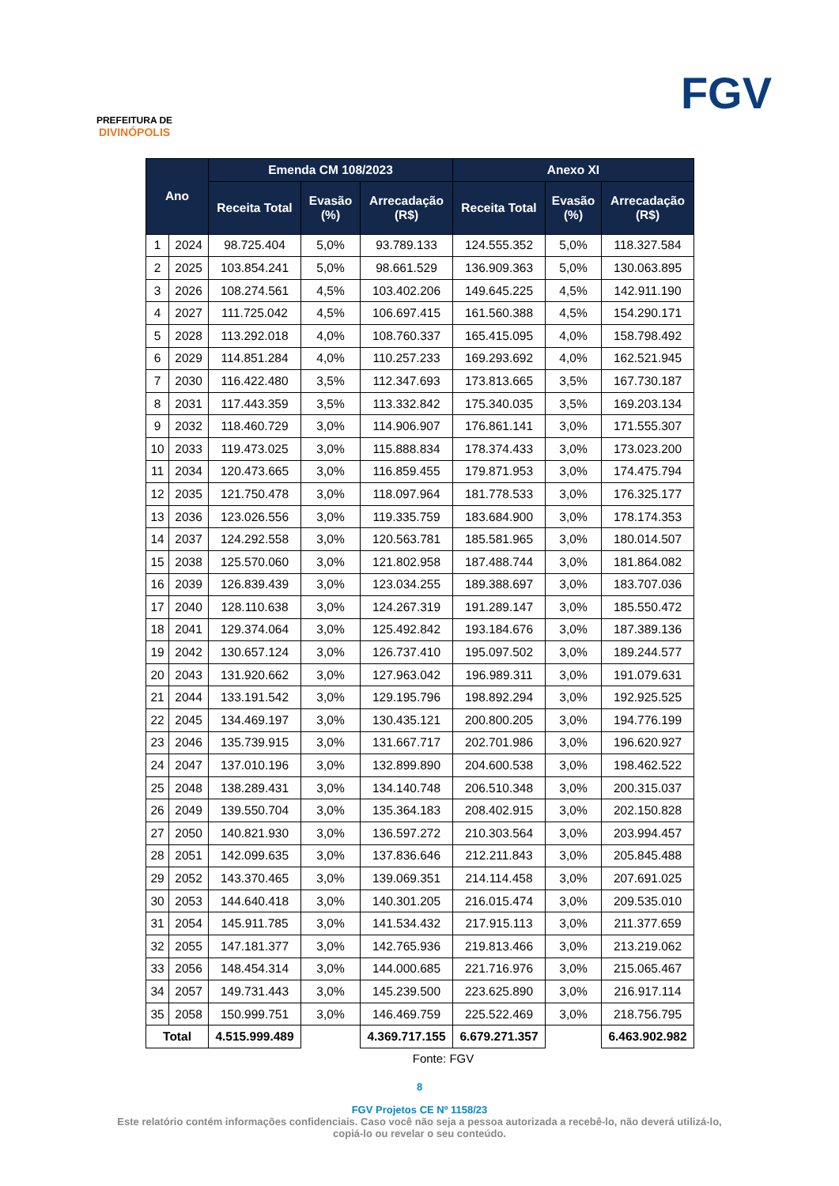PREFEITURA DE
DIVINÓPOLIS
FGV
| Ano | | Emenda CM 108/2023 | | | Anexo XI | | |
| --- | --- | --- | --- | --- | --- | --- | --- |
| | | Receita Total | Evasão (%) | Arrecadação (R$) | Receita Total | Evasão (%) | Arrecadação (R$) |
| 1 | 2024 | 98.725.404 | 5,0% | 93.789.133 | 124.555.352 | 5,0% | 118.327.584 |
| 2 | 2025 | 103.854.241 | 5,0% | 98.661.529 | 136.909.363 | 5,0% | 130.063.895 |
| 3 | 2026 | 108.274.561 | 4,5% | 103.402.206 | 149.645.225 | 4,5% | 142.911.190 |
| 4 | 2027 | 111.725.042 | 4,5% | 106.697.415 | 161.560.388 | 4,5% | 154.290.171 |
| 5 | 2028 | 113.292.018 | 4,0% | 108.760.337 | 165.415.095 | 4,0% | 158.798.492 |
| 6 | 2029 | 114.851.284 | 4,0% | 110.257.233 | 169.293.692 | 4,0% | 162.521.945 |
| 7 | 2030 | 116.422.480 | 3,5% | 112.347.693 | 173.813.665 | 3,5% | 167.730.187 |
| 8 | 2031 | 117.443.359 | 3,5% | 113.332.842 | 175.340.035 | 3,5% | 169.203.134 |
| 9 | 2032 | 118.460.729 | 3,0% | 114.906.907 | 176.861.141 | 3,0% | 171.555.307 |
| 10 | 2033 | 119.473.025 | 3,0% | 115.888.834 | 178.374.433 | 3,0% | 173.023.200 |
| 11 | 2034 | 120.473.665 | 3,0% | 116.859.455 | 179.871.953 | 3,0% | 174.475.794 |
| 12 | 2035 | 121.750.478 | 3,0% | 118.097.964 | 181.778.533 | 3,0% | 176.325.177 |
| 13 | 2036 | 123.026.556 | 3,0% | 119.335.759 | 183.684.900 | 3,0% | 178.174.353 |
| 14 | 2037 | 124.292.558 | 3,0% | 120.563.781 | 185.581.965 | 3,0% | 180.014.507 |
| 15 | 2038 | 125.570.060 | 3,0% | 121.802.958 | 187.488.744 | 3,0% | 181.864.082 |
| 16 | 2039 | 126.839.439 | 3,0% | 123.034.255 | 189.388.697 | 3,0% | 183.707.036 |
| 17 | 2040 | 128.110.638 | 3,0% | 124.267.319 | 191.289.147 | 3,0% | 185.550.472 |
| 18 | 2041 | 129.374.064 | 3,0% | 125.492.842 | 193.184.676 | 3,0% | 187.389.136 |
| 19 | 2042 | 130.657.124 | 3,0% | 126.737.410 | 195.097.502 | 3,0% | 189.244.577 |
| 20 | 2043 | 131.920.662 | 3,0% | 127.963.042 | 196.989.311 | 3,0% | 191.079.631 |
| 21 | 2044 | 133.191.542 | 3,0% | 129.195.796 | 198.892.294 | 3,0% | 192.925.525 |
| 22 | 2045 | 134.469.197 | 3,0% | 130.435.121 | 200.800.205 | 3,0% | 194.776.199 |
| 23 | 2046 | 135.739.915 | 3,0% | 131.667.717 | 202.701.986 | 3,0% | 196.620.927 |
| 24 | 2047 | 137.010.196 | 3,0% | 132.899.890 | 204.600.538 | 3,0% | 198.462.522 |
| 25 | 2048 | 138.289.431 | 3,0% | 134.140.748 | 206.510.348 | 3,0% | 200.315.037 |
| 26 | 2049 | 139.550.704 | 3,0% | 135.364.183 | 208.402.915 | 3,0% | 202.150.828 |
| 27 | 2050 | 140.821.930 | 3,0% | 136.597.272 | 210.303.564 | 3,0% | 203.994.457 |
| 28 | 2051 | 142.099.635 | 3,0% | 137.836.646 | 212.211.843 | 3,0% | 205.845.488 |
| 29 | 2052 | 143.370.465 | 3,0% | 139.069.351 | 214.114.458 | 3,0% | 207.691.025 |
| 30 | 2053 | 144.640.418 | 3,0% | 140.301.205 | 216.015.474 | 3,0% | 209.535.010 |
| 31 | 2054 | 145.911.785 | 3,0% | 141.534.432 | 217.915.113 | 3,0% | 211.377.659 |
| 32 | 2055 | 147.181.377 | 3,0% | 142.765.936 | 219.813.466 | 3,0% | 213.219.062 |
| 33 | 2056 | 148.454.314 | 3,0% | 144.000.685 | 221.716.976 | 3,0% | 215.065.467 |
| 34 | 2057 | 149.731.443 | 3,0% | 145.239.500 | 223.625.890 | 3,0% | 216.917.114 |
| 35 | 2058 | 150.999.751 | 3,0% | 146.469.759 | 225.522.469 | 3,0% | 218.756.795 |
| Total | | 4.515.999.489 | | 4.369.717.155 | 6.679.271.357 | | 6.463.902.982 |
Fonte: FGV
8
FGV Projetos CE Nº 1158/23
Este relatório contém informações confidenciais. Caso você não seja a pessoa autorizada a recebê-lo, não deverá utilizá-lo,
copiá-lo ou revelar o seu conteúdo.